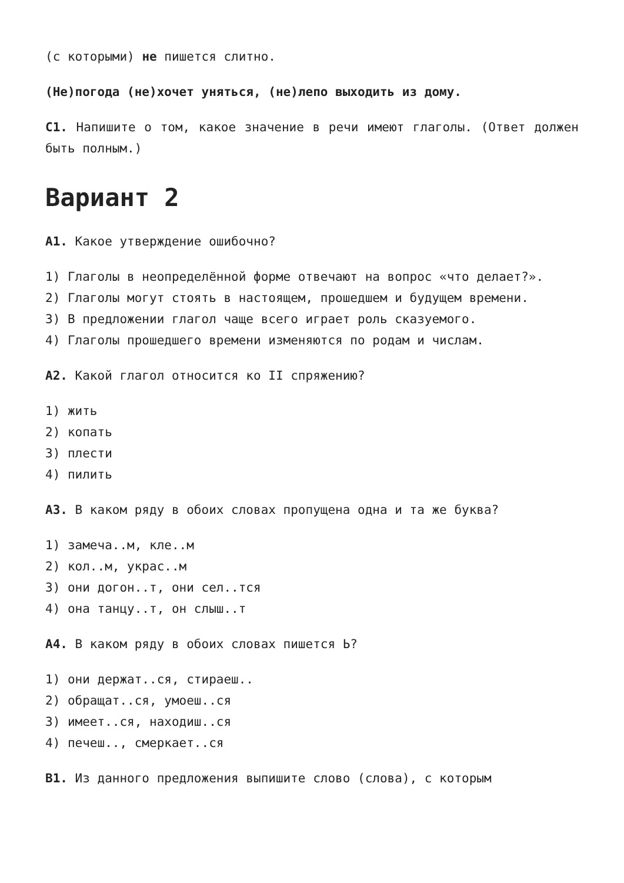(с которыми) не пишется слитно.
(Не)погода (не)хочет уняться, (не)лепо выходить из дому.
С1. Напишите о том, какое значение в речи имеют глаголы. (Ответ должен быть полным.)
Вариант 2
А1. Какое утверждение ошибочно?
1) Глаголы в неопределённой форме отвечают на вопрос «что делает?».
2) Глаголы могут стоять в настоящем, прошедшем и будущем времени.
3) В предложении глагол чаще всего играет роль сказуемого.
4) Глаголы прошедшего времени изменяются по родам и числам.
А2. Какой глагол относится ко II спряжению?
1) жить
2) копать
3) плести
4) пилить
А3. В каком ряду в обоих словах пропущена одна и та же буква?
1) замеча..м, кле..м
2) кол..м, украс..м
3) они догон..т, они сел..тся
4) она танцу..т, он слыш..т
А4. В каком ряду в обоих словах пишется Ь?
1) они держат..ся, стираеш..
2) обращат..ся, умоеш..ся
3) имеет..ся, находиш..ся
4) печеш.., смеркает..ся
В1. Из данного предложения выпишите слово (слова), с которым